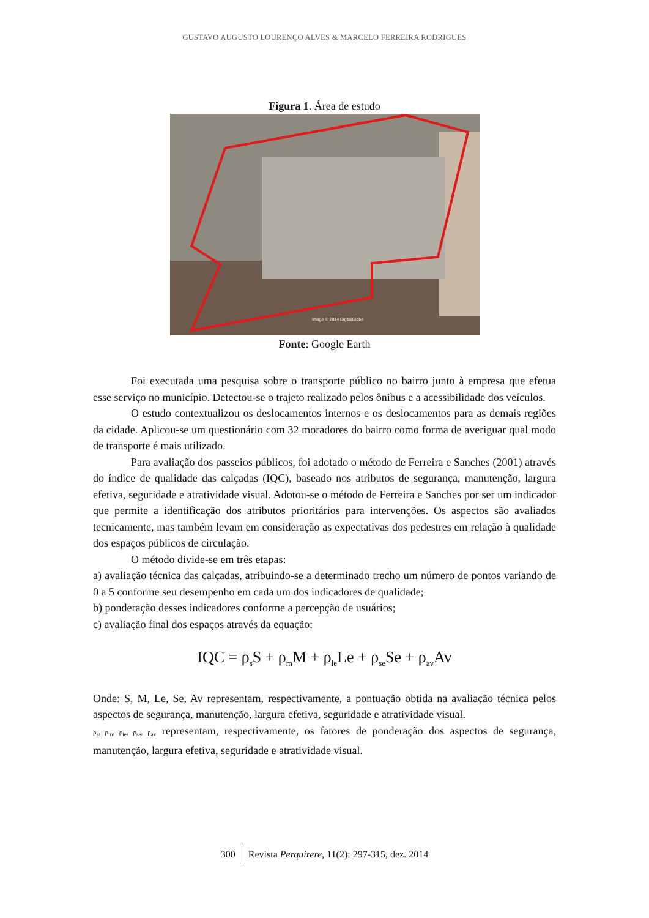GUSTAVO AUGUSTO LOURENÇO ALVES & MARCELO FERREIRA RODRIGUES
Figura 1. Área de estudo
Image © 2014 DigitalGlobe
Fonte: Google Earth
Foi executada uma pesquisa sobre o transporte público no bairro junto à empresa que efetua esse serviço no município. Detectou-se o trajeto realizado pelos ônibus e a acessibilidade dos veículos.
O estudo contextualizou os deslocamentos internos e os deslocamentos para as demais regiões da cidade. Aplicou-se um questionário com 32 moradores do bairro como forma de averiguar qual modo de transporte é mais utilizado.
Para avaliação dos passeios públicos, foi adotado o método de Ferreira e Sanches (2001) através do índice de qualidade das calçadas (IQC), baseado nos atributos de segurança, manutenção, largura efetiva, seguridade e atratividade visual. Adotou-se o método de Ferreira e Sanches por ser um indicador que permite a identificação dos atributos prioritários para intervenções. Os aspectos são avaliados tecnicamente, mas também levam em consideração as expectativas dos pedestres em relação à qualidade dos espaços públicos de circulação.
O método divide-se em três etapas:
a) avaliação técnica das calçadas, atribuindo-se a determinado trecho um número de pontos variando de 0 a 5 conforme seu desempenho em cada um dos indicadores de qualidade;
b) ponderação desses indicadores conforme a percepção de usuários;
c) avaliação final dos espaços através da equação:
IQC = ρ<sub>s</sub>S + ρ<sub>m</sub>M + ρ<sub>le</sub>Le + ρ<sub>se</sub>Se + ρ<sub>av</sub>Av
Onde: S, M, Le, Se, Av representam, respectivamente, a pontuação obtida na avaliação técnica pelos aspectos de segurança, manutenção, largura efetiva, seguridade e atratividade visual.
ρ<sub>s</sub>, ρ<sub>m</sub>, ρ<sub>le</sub>, ρ<sub>se</sub>, ρ<sub>av</sub> representam, respectivamente, os fatores de ponderação dos aspectos de segurança, manutenção, largura efetiva, seguridade e atratividade visual.
300 Revista Perquirere, 11(2): 297-315, dez. 2014